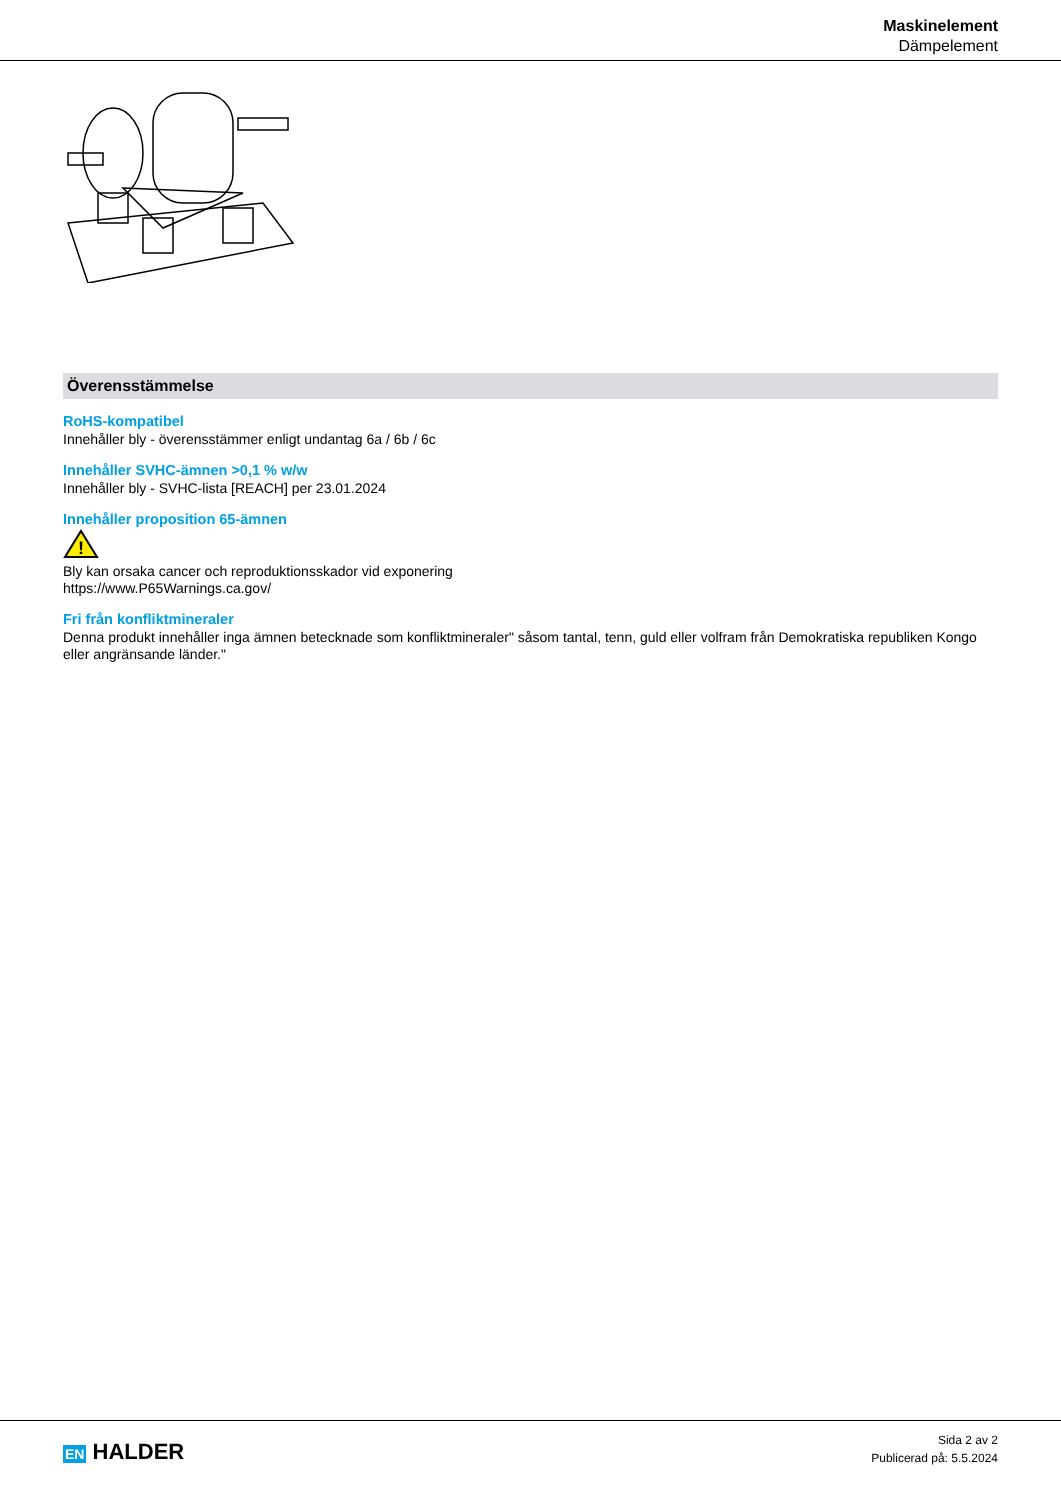Maskinelement
Dämpelement
Överensstämmelse
RoHS-kompatibel
Innehåller bly - överensstämmer enligt undantag 6a / 6b / 6c
Innehåller SVHC-ämnen >0,1 % w/w
Innehåller bly - SVHC-lista [REACH] per 23.01.2024
Innehåller proposition 65-ämnen
!
Bly kan orsaka cancer och reproduktionsskador vid exponering
https://www.P65Warnings.ca.gov/
Fri från konfliktmineraler
Denna produkt innehåller inga ämnen betecknade som konfliktmineraler" såsom tantal, tenn, guld eller volfram från Demokratiska republiken Kongo eller angränsande länder."
EN HALDER
Sida 2 av 2
Publicerad på: 5.5.2024